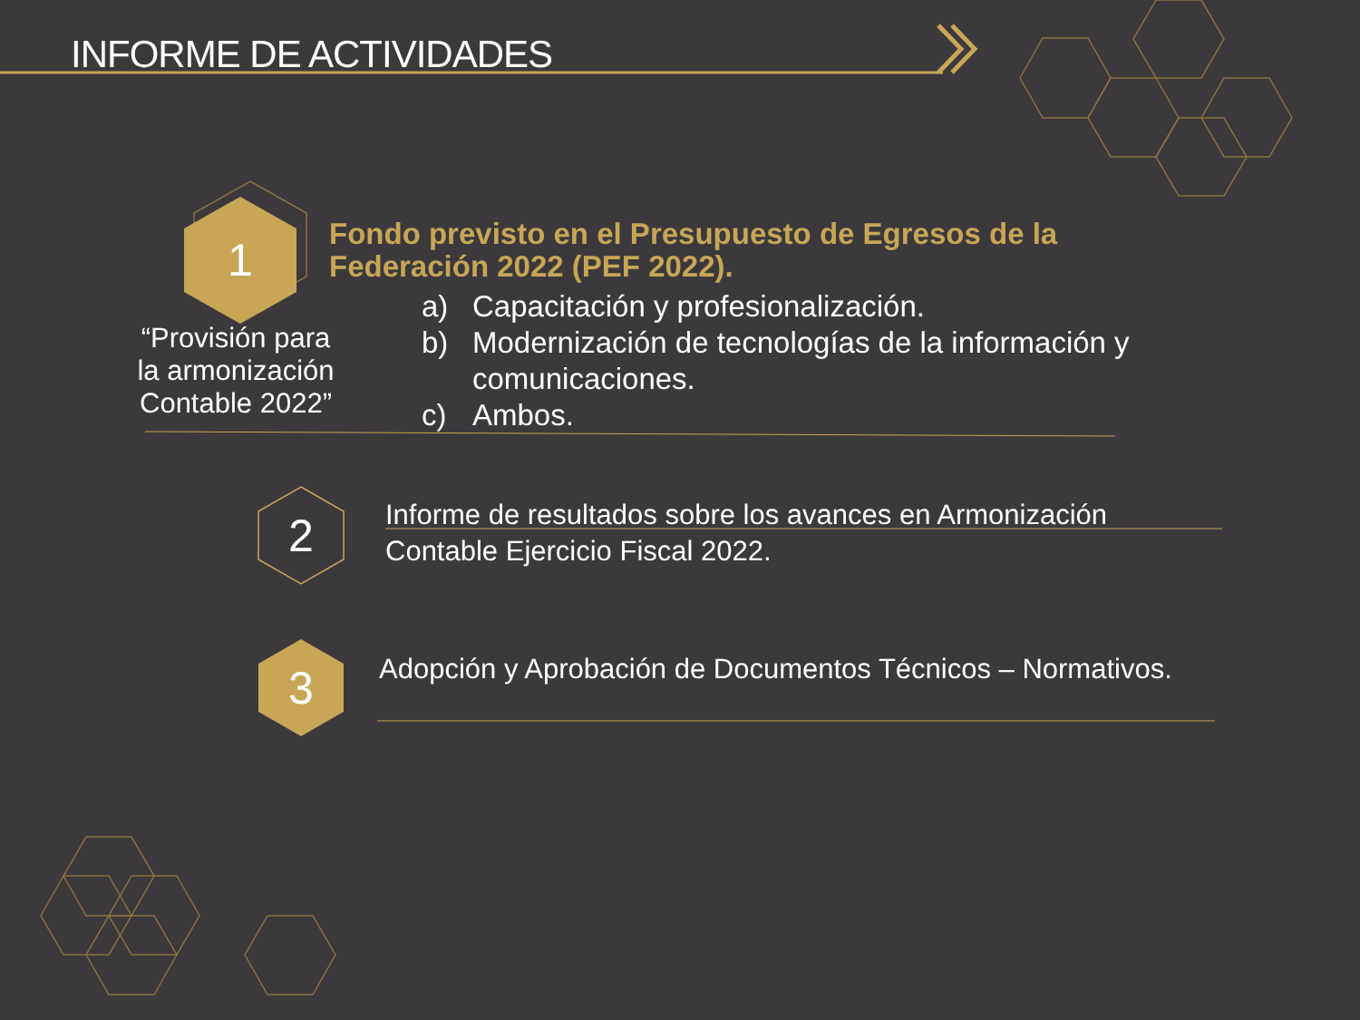INFORME DE ACTIVIDADES
1
“Provisión para la armonización Contable 2022”
Fondo previsto en el Presupuesto de Egresos de la Federación 2022 (PEF 2022).
a) Capacitación y profesionalización.
b) Modernización de tecnologías de la información y comunicaciones.
c) Ambos.
2
Informe de resultados sobre los avances en Armonización Contable Ejercicio Fiscal 2022.
3
Adopción y Aprobación de Documentos Técnicos – Normativos.